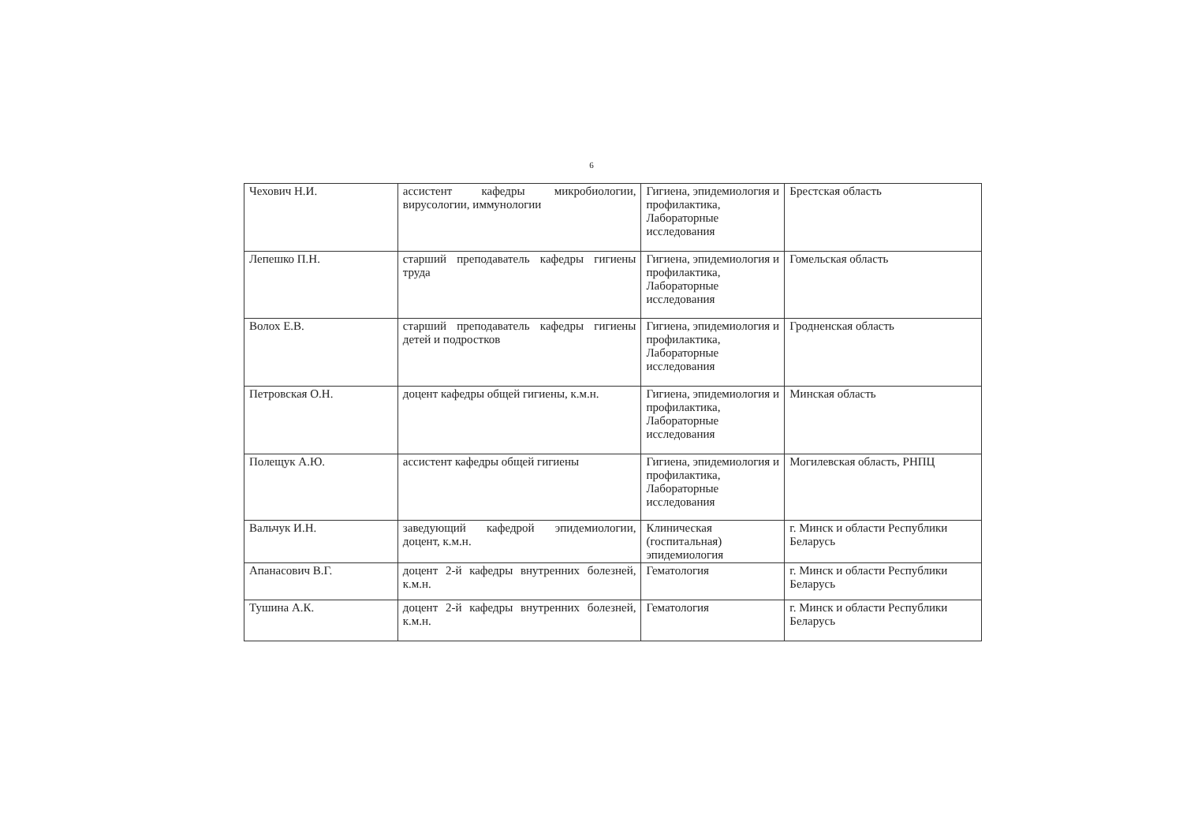6
| Чехович Н.И. | ассистент кафедры микробиологии, вирусологии, иммунологии | Гигиена, эпидемиология и профилактика, Лабораторные исследования | Брестская область |
| Лепешко П.Н. | старший преподаватель кафедры гигиены труда | Гигиена, эпидемиология и профилактика, Лабораторные исследования | Гомельская область |
| Волох Е.В. | старший преподаватель кафедры гигиены детей и подростков | Гигиена, эпидемиология и профилактика, Лабораторные исследования | Гродненская область |
| Петровская О.Н. | доцент кафедры общей гигиены, к.м.н. | Гигиена, эпидемиология и профилактика, Лабораторные исследования | Минская область |
| Полещук А.Ю. | ассистент кафедры общей гигиены | Гигиена, эпидемиология и профилактика, Лабораторные исследования | Могилевская область, РНПЦ |
| Вальчук И.Н. | заведующий кафедрой эпидемиологии, доцент, к.м.н. | Клиническая (госпитальная) эпидемиология | г. Минск и области Республики Беларусь |
| Апанасович В.Г. | доцент 2-й кафедры внутренних болезней, к.м.н. | Гематология | г. Минск и области Республики Беларусь |
| Тушина А.К. | доцент 2-й кафедры внутренних болезней, к.м.н. | Гематология | г. Минск и области Республики Беларусь |